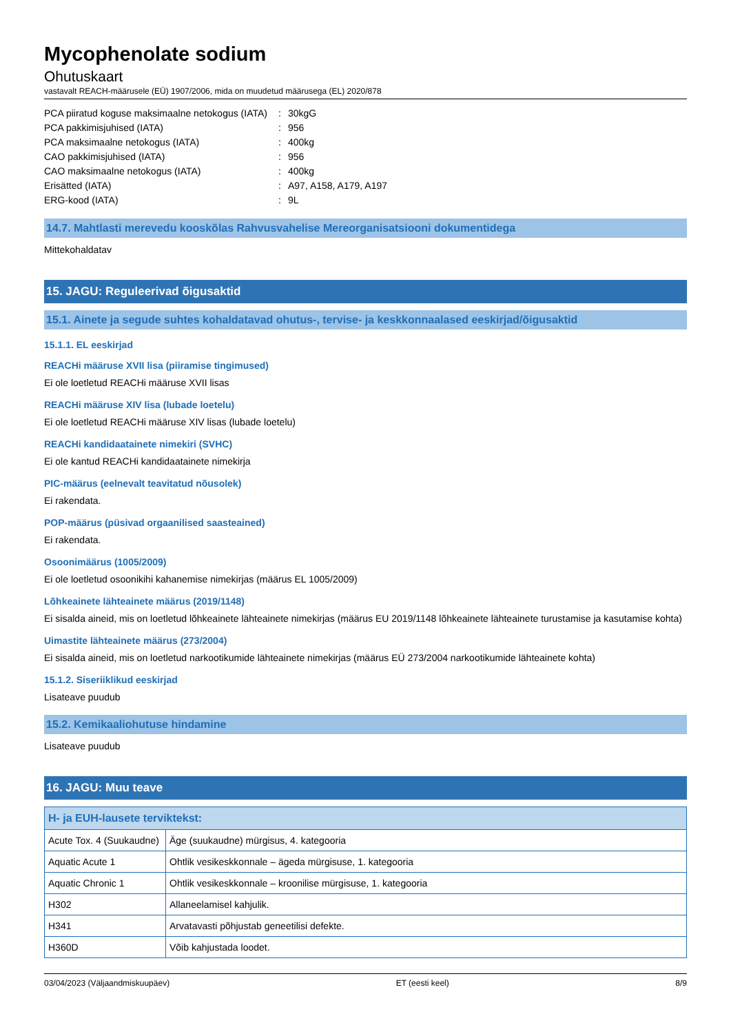Mycophenolate sodium
Ohutuskaart
vastavalt REACH-määrusele (EÜ) 1907/2006, mida on muudetud määrusega (EL) 2020/878
| PCA piiratud koguse maksimaalne netokogus (IATA) | : | 30kgG |
| PCA pakkimisjuhised (IATA) | : | 956 |
| PCA maksimaalne netokogus (IATA) | : | 400kg |
| CAO pakkimisjuhised (IATA) | : | 956 |
| CAO maksimaalne netokogus (IATA) | : | 400kg |
| Erisätted (IATA) | : | A97, A158, A179, A197 |
| ERG-kood (IATA) | : | 9L |
14.7. Mahtlasti merevedu kooskõlas Rahvusvahelise Mereorganisatsiooni dokumentidega
Mittekohaldatav
15. JAGU: Reguleerivad õigusaktid
15.1. Ainete ja segude suhtes kohaldatavad ohutus-, tervise- ja keskkonnaalased eeskirjad/õigusaktid
15.1.1. EL eeskirjad
REACHi määruse XVII lisa (piiramise tingimused)
Ei ole loetletud REACHi määruse XVII lisas
REACHi määruse XIV lisa (lubade loetelu)
Ei ole loetletud REACHi määruse XIV lisas (lubade loetelu)
REACHi kandidaatainete nimekiri (SVHC)
Ei ole kantud REACHi kandidaatainete nimekirja
PIC-määrus (eelnevalt teavitatud nõusolek)
Ei rakendata.
POP-määrus (püsivad orgaanilised saasteained)
Ei rakendata.
Osoonimäärus (1005/2009)
Ei ole loetletud osoonikihi kahanemise nimekirjas (määrus EL 1005/2009)
Lõhkeainete lähteainete määrus (2019/1148)
Ei sisalda aineid, mis on loetletud lõhkeainete lähteainete nimekirjas (määrus EU 2019/1148 lõhkeainete lähteainete turustamise ja kasutamise kohta)
Uimastite lähteainete määrus (273/2004)
Ei sisalda aineid, mis on loetletud narkootikumide lähteainete nimekirjas (määrus EÜ 273/2004 narkootikumide lähteainete kohta)
15.1.2. Siseriiklikud eeskirjad
Lisateave puudub
15.2. Kemikaaliohutuse hindamine
Lisateave puudub
16. JAGU: Muu teave
| H- ja EUH-lausete terviktekst: | |
| --- | --- |
| Acute Tox. 4 (Suukaudne) | Äge (suukaudne) mürgisus, 4. kategooria |
| Aquatic Acute 1 | Ohtlik vesikeskkonnale – ägeda mürgisuse, 1. kategooria |
| Aquatic Chronic 1 | Ohtlik vesikeskkonnale – kroonilise mürgisuse, 1. kategooria |
| H302 | Allaneelamisel kahjulik. |
| H341 | Arvatavasti põhjustab geneetilisi defekte. |
| H360D | Võib kahjustada loodet. |
03/04/2023 (Väljaandmiskuupäev) ET (eesti keel) 8/9